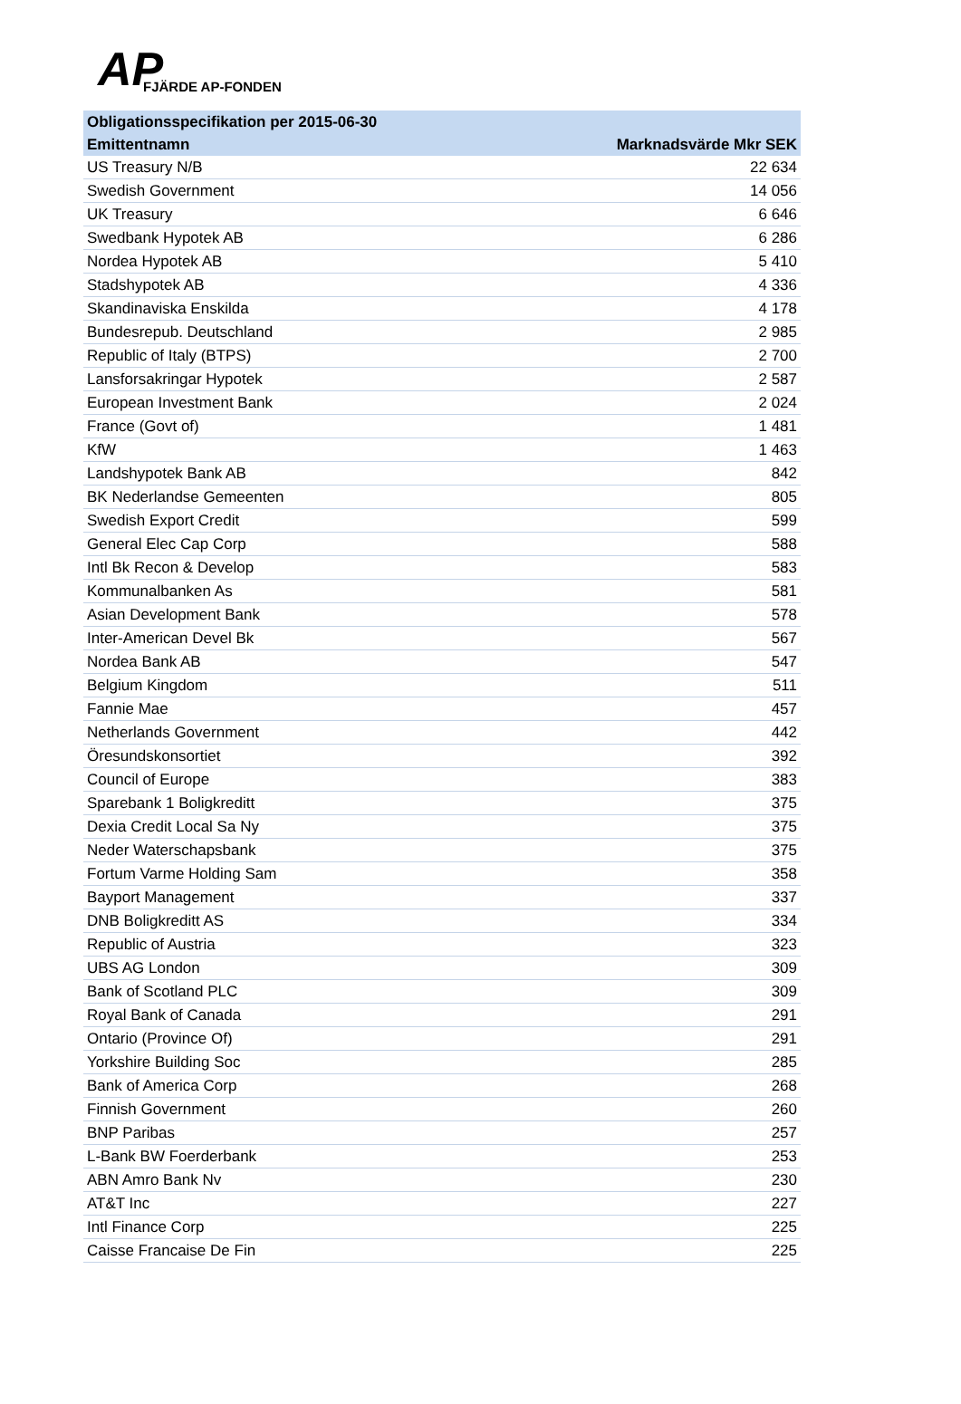AP FJÄRDE AP-FONDEN
| Obligationsspecifikation per 2015-06-30 | |
| --- | --- |
| Emittentnamn | Marknadsvärde Mkr SEK |
| US Treasury N/B | 22 634 |
| Swedish Government | 14 056 |
| UK Treasury | 6 646 |
| Swedbank Hypotek AB | 6 286 |
| Nordea Hypotek AB | 5 410 |
| Stadshypotek AB | 4 336 |
| Skandinaviska Enskilda | 4 178 |
| Bundesrepub. Deutschland | 2 985 |
| Republic of Italy (BTPS) | 2 700 |
| Lansforsakringar Hypotek | 2 587 |
| European Investment Bank | 2 024 |
| France (Govt of) | 1 481 |
| KfW | 1 463 |
| Landshypotek Bank AB | 842 |
| BK Nederlandse Gemeenten | 805 |
| Swedish Export Credit | 599 |
| General Elec Cap Corp | 588 |
| Intl Bk Recon & Develop | 583 |
| Kommunalbanken As | 581 |
| Asian Development Bank | 578 |
| Inter-American Devel Bk | 567 |
| Nordea Bank AB | 547 |
| Belgium Kingdom | 511 |
| Fannie Mae | 457 |
| Netherlands Government | 442 |
| Öresundskonsortiet | 392 |
| Council of Europe | 383 |
| Sparebank 1 Boligkreditt | 375 |
| Dexia Credit Local Sa Ny | 375 |
| Neder Waterschapsbank | 375 |
| Fortum Varme Holding Sam | 358 |
| Bayport Management | 337 |
| DNB Boligkreditt AS | 334 |
| Republic of Austria | 323 |
| UBS AG London | 309 |
| Bank of Scotland PLC | 309 |
| Royal Bank of Canada | 291 |
| Ontario (Province Of) | 291 |
| Yorkshire Building Soc | 285 |
| Bank of America Corp | 268 |
| Finnish Government | 260 |
| BNP Paribas | 257 |
| L-Bank BW Foerderbank | 253 |
| ABN Amro Bank Nv | 230 |
| AT&T Inc | 227 |
| Intl Finance Corp | 225 |
| Caisse Francaise De Fin | 225 |